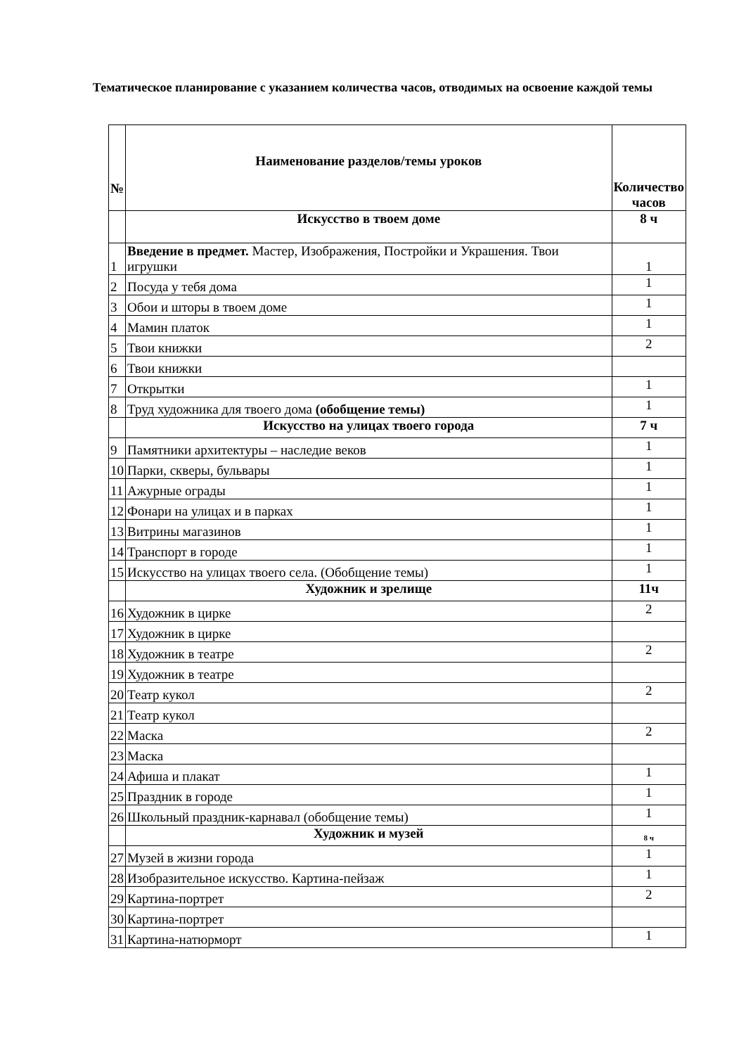Тематическое планирование с указанием количества часов, отводимых на освоение каждой темы
| № | Наименование разделов/темы уроков | Количество часов |
| --- | --- | --- |
| | Искусство в твоем доме | 8 ч |
| 1 | Введение в предмет. Мастер, Изображения, Постройки и Украшения. Твои игрушки | 1 |
| 2 | Посуда у тебя дома | 1 |
| 3 | Обои и шторы в твоем доме | 1 |
| 4 | Мамин платок | 1 |
| 5 | Твои книжки | 2 |
| 6 | Твои книжки | |
| 7 | Открытки | 1 |
| 8 | Труд художника для твоего дома (обобщение темы) | 1 |
| | Искусство на улицах твоего города | 7 ч |
| 9 | Памятники архитектуры – наследие веков | 1 |
| 10 | Парки, скверы, бульвары | 1 |
| 11 | Ажурные ограды | 1 |
| 12 | Фонари на улицах и в парках | 1 |
| 13 | Витрины магазинов | 1 |
| 14 | Транспорт в городе | 1 |
| 15 | Искусство на улицах твоего села. (Обобщение темы) | 1 |
| | Художник и зрелище | 11ч |
| 16 | Художник в цирке | 2 |
| 17 | Художник в цирке | |
| 18 | Художник в театре | 2 |
| 19 | Художник в театре | |
| 20 | Театр кукол | 2 |
| 21 | Театр кукол | |
| 22 | Маска | 2 |
| 23 | Маска | |
| 24 | Афиша и плакат | 1 |
| 25 | Праздник в городе | 1 |
| 26 | Школьный праздник-карнавал (обобщение темы) | 1 |
| | Художник и музей | 8 ч |
| 27 | Музей в жизни города | 1 |
| 28 | Изобразительное искусство. Картина-пейзаж | 1 |
| 29 | Картина-портрет | 2 |
| 30 | Картина-портрет | |
| 31 | Картина-натюрморт | 1 |